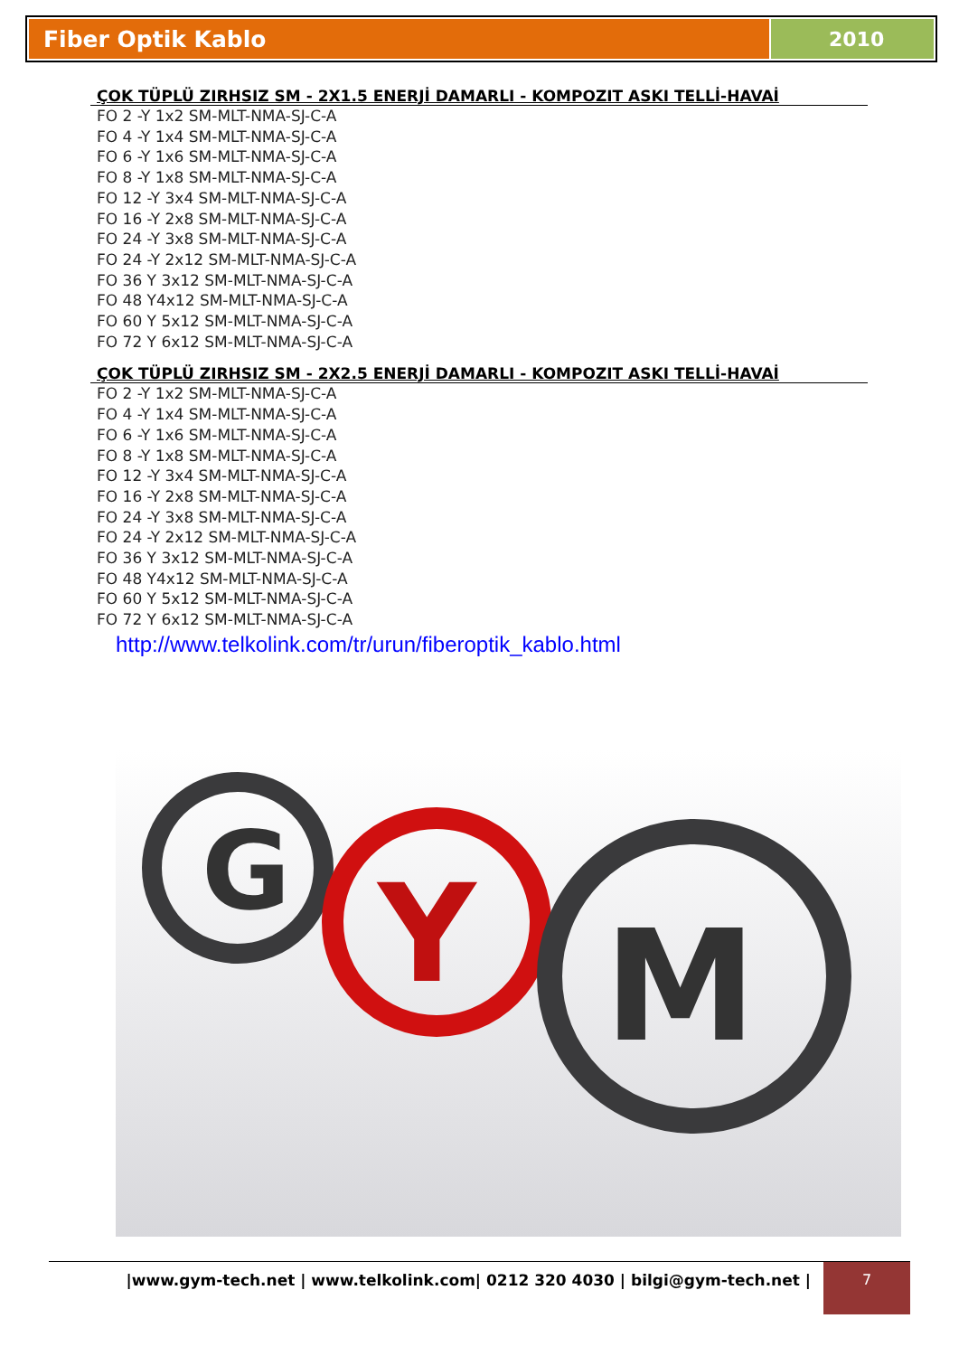Fiber Optik Kablo 2010
ÇOK TÜPLÜ ZIRHSIZ SM - 2X1.5 ENERJİ DAMARLI - KOMPOZIT ASKI TELLİ-HAVAİ
FO 2 -Y 1x2 SM-MLT-NMA-SJ-C-A
FO 4 -Y 1x4 SM-MLT-NMA-SJ-C-A
FO 6 -Y 1x6 SM-MLT-NMA-SJ-C-A
FO 8 -Y 1x8 SM-MLT-NMA-SJ-C-A
FO 12 -Y 3x4 SM-MLT-NMA-SJ-C-A
FO 16 -Y 2x8 SM-MLT-NMA-SJ-C-A
FO 24 -Y 3x8 SM-MLT-NMA-SJ-C-A
FO 24 -Y 2x12 SM-MLT-NMA-SJ-C-A
FO 36 Y 3x12 SM-MLT-NMA-SJ-C-A
FO 48 Y4x12 SM-MLT-NMA-SJ-C-A
FO 60 Y 5x12 SM-MLT-NMA-SJ-C-A
FO 72 Y 6x12 SM-MLT-NMA-SJ-C-A
ÇOK TÜPLÜ ZIRHSIZ SM - 2X2.5 ENERJİ DAMARLI - KOMPOZIT ASKI TELLİ-HAVAİ
FO 2 -Y 1x2 SM-MLT-NMA-SJ-C-A
FO 4 -Y 1x4 SM-MLT-NMA-SJ-C-A
FO 6 -Y 1x6 SM-MLT-NMA-SJ-C-A
FO 8 -Y 1x8 SM-MLT-NMA-SJ-C-A
FO 12 -Y 3x4 SM-MLT-NMA-SJ-C-A
FO 16 -Y 2x8 SM-MLT-NMA-SJ-C-A
FO 24 -Y 3x8 SM-MLT-NMA-SJ-C-A
FO 24 -Y 2x12 SM-MLT-NMA-SJ-C-A
FO 36 Y 3x12 SM-MLT-NMA-SJ-C-A
FO 48 Y4x12 SM-MLT-NMA-SJ-C-A
FO 60 Y 5x12 SM-MLT-NMA-SJ-C-A
FO 72 Y 6x12 SM-MLT-NMA-SJ-C-A
http://www.telkolink.com/tr/urun/fiberoptik_kablo.html
G
Y
M
|www.gym-tech.net | www.telkolink.com| 0212 320 4030 | bilgi@gym-tech.net |
7